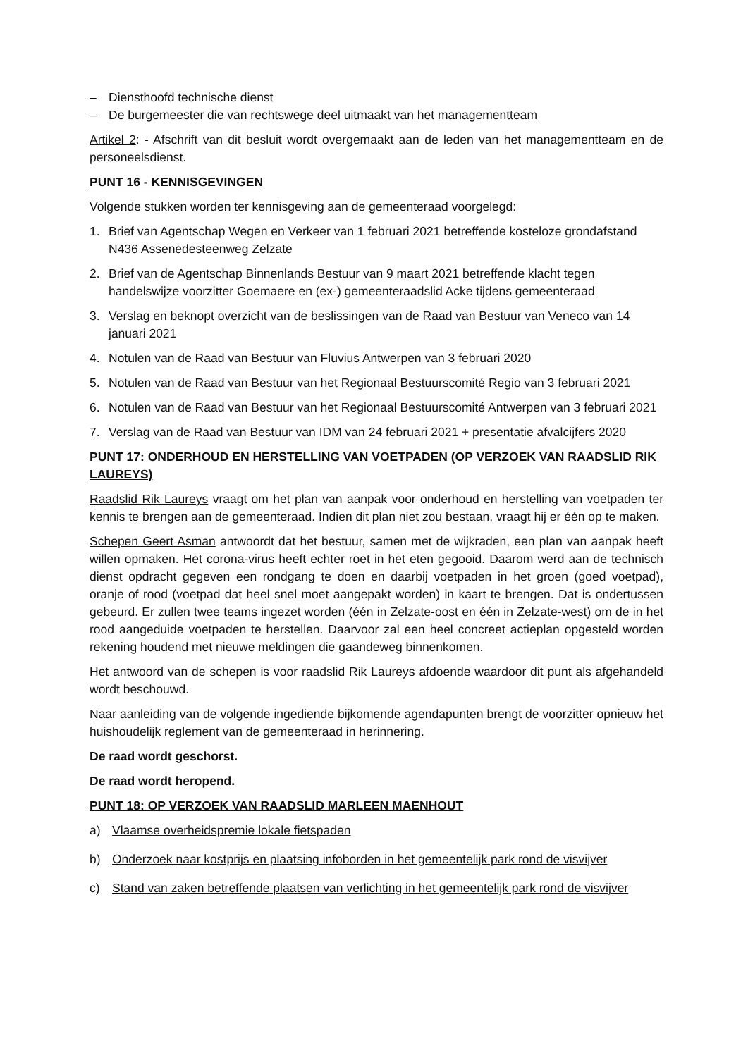– Diensthoofd technische dienst
– De burgemeester die van rechtswege deel uitmaakt van het managementteam
Artikel 2: - Afschrift van dit besluit wordt overgemaakt aan de leden van het managementteam en de personeelsdienst.
PUNT 16 - KENNISGEVINGEN
Volgende stukken worden ter kennisgeving aan de gemeenteraad voorgelegd:
1. Brief van Agentschap Wegen en Verkeer van 1 februari 2021 betreffende kosteloze grondafstand N436 Assenedesteenweg Zelzate
2. Brief van de Agentschap Binnenlands Bestuur van 9 maart 2021 betreffende klacht tegen handelswijze voorzitter Goemaere en (ex-) gemeenteraadslid Acke tijdens gemeenteraad
3. Verslag en beknopt overzicht van de beslissingen van de Raad van Bestuur van Veneco van 14 januari 2021
4. Notulen van de Raad van Bestuur van Fluvius Antwerpen van 3 februari 2020
5. Notulen van de Raad van Bestuur van het Regionaal Bestuurscomité Regio van 3 februari 2021
6. Notulen van de Raad van Bestuur van het Regionaal Bestuurscomité Antwerpen van 3 februari 2021
7. Verslag van de Raad van Bestuur van IDM van 24 februari 2021 + presentatie afvalcijfers 2020
PUNT 17: ONDERHOUD EN HERSTELLING VAN VOETPADEN (OP VERZOEK VAN RAADSLID RIK LAUREYS)
Raadslid Rik Laureys vraagt om het plan van aanpak voor onderhoud en herstelling van voetpaden ter kennis te brengen aan de gemeenteraad. Indien dit plan niet zou bestaan, vraagt hij er één op te maken.
Schepen Geert Asman antwoordt dat het bestuur, samen met de wijkraden, een plan van aanpak heeft willen opmaken. Het corona-virus heeft echter roet in het eten gegooid. Daarom werd aan de technisch dienst opdracht gegeven een rondgang te doen en daarbij voetpaden in het groen (goed voetpad), oranje of rood (voetpad dat heel snel moet aangepakt worden) in kaart te brengen. Dat is ondertussen gebeurd. Er zullen twee teams ingezet worden (één in Zelzate-oost en één in Zelzate-west) om de in het rood aangeduide voetpaden te herstellen. Daarvoor zal een heel concreet actieplan opgesteld worden rekening houdend met nieuwe meldingen die gaandeweg binnenkomen.
Het antwoord van de schepen is voor raadslid Rik Laureys afdoende waardoor dit punt als afgehandeld wordt beschouwd.
Naar aanleiding van de volgende ingediende bijkomende agendapunten brengt de voorzitter opnieuw het huishoudelijk reglement van de gemeenteraad in herinnering.
De raad wordt geschorst.
De raad wordt heropend.
PUNT 18: OP VERZOEK VAN RAADSLID MARLEEN MAENHOUT
a) Vlaamse overheidspremie lokale fietspaden
b) Onderzoek naar kostprijs en plaatsing infoborden in het gemeentelijk park rond de visvijver
c) Stand van zaken betreffende plaatsen van verlichting in het gemeentelijk park rond de visvijver